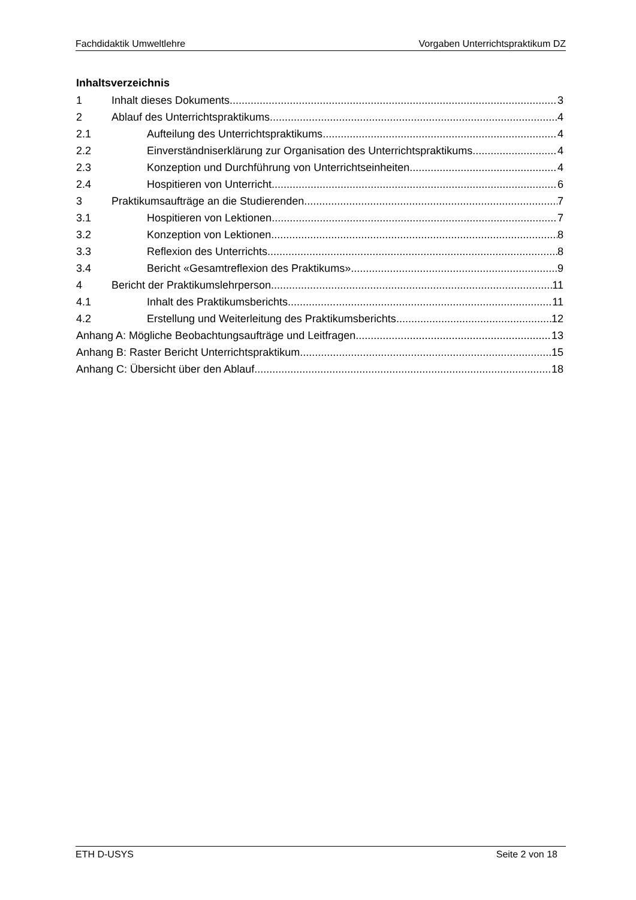Fachdidaktik Umweltlehre Vorgaben Unterrichtspraktikum DZ
Inhaltsverzeichnis
1 Inhalt dieses Dokuments 3
2 Ablauf des Unterrichtspraktikums 4
2.1 Aufteilung des Unterrichtspraktikums 4
2.2 Einverständniserklärung zur Organisation des Unterrichtspraktikums 4
2.3 Konzeption und Durchführung von Unterrichtseinheiten 4
2.4 Hospitieren von Unterricht 6
3 Praktikumsaufträge an die Studierenden 7
3.1 Hospitieren von Lektionen 7
3.2 Konzeption von Lektionen 8
3.3 Reflexion des Unterrichts 8
3.4 Bericht «Gesamtreflexion des Praktikums» 9
4 Bericht der Praktikumslehrperson 11
4.1 Inhalt des Praktikumsberichts 11
4.2 Erstellung und Weiterleitung des Praktikumsberichts 12
Anhang A: Mögliche Beobachtungsaufträge und Leitfragen 13
Anhang B: Raster Bericht Unterrichtspraktikum 15
Anhang C: Übersicht über den Ablauf 18
ETH D-USYS Seite 2 von 18